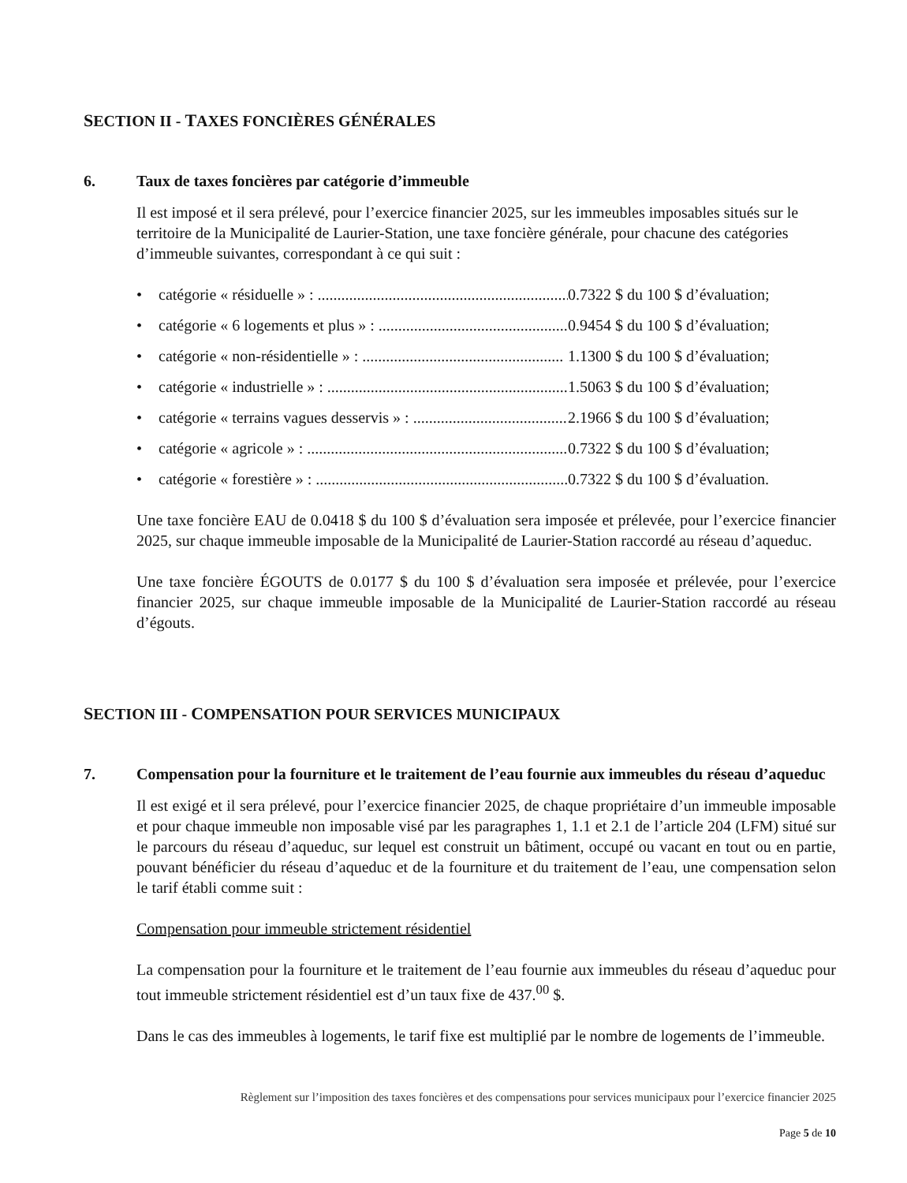SECTION II - TAXES FONCIÈRES GÉNÉRALES
6. Taux de taxes foncières par catégorie d’immeuble
Il est imposé et il sera prélevé, pour l’exercice financier 2025, sur les immeubles imposables situés sur le territoire de la Municipalité de Laurier-Station, une taxe foncière générale, pour chacune des catégories d’immeuble suivantes, correspondant à ce qui suit :
• catégorie « résiduelle » : .......................................................................... 0.7322 $ du 100 $ d’évaluation;
• catégorie « 6 logements et plus » : .......................................................... 0.9454 $ du 100 $ d’évaluation;
• catégorie « non-résidentielle » : ................................................... 1.1300 $ du 100 $ d’évaluation;
• catégorie « industrielle » : ................................................................... 1.5063 $ du 100 $ d’évaluation;
• catégorie « terrains vagues desservis » : .......................................... 2.1966 $ du 100 $ d’évaluation;
• catégorie « agricole » : ........................................................................... 0.7322 $ du 100 $ d’évaluation;
• catégorie « forestière » : ........................................................................ 0.7322 $ du 100 $ d’évaluation.
Une taxe foncière EAU de 0.0418 $ du 100 $ d’évaluation sera imposée et prélevée, pour l’exercice financier 2025, sur chaque immeuble imposable de la Municipalité de Laurier-Station raccordé au réseau d’aqueduc.
Une taxe foncière ÉGOUTS de 0.0177 $ du 100 $ d’évaluation sera imposée et prélevée, pour l’exercice financier 2025, sur chaque immeuble imposable de la Municipalité de Laurier-Station raccordé au réseau d’égouts.
SECTION III - COMPENSATION POUR SERVICES MUNICIPAUX
7. Compensation pour la fourniture et le traitement de l’eau fournie aux immeubles du réseau d’aqueduc
Il est exigé et il sera prélevé, pour l’exercice financier 2025, de chaque propriétaire d’un immeuble imposable et pour chaque immeuble non imposable visé par les paragraphes 1, 1.1 et 2.1 de l’article 204 (LFM) situé sur le parcours du réseau d’aqueduc, sur lequel est construit un bâtiment, occupé ou vacant en tout ou en partie, pouvant bénéficier du réseau d’aqueduc et de la fourniture et du traitement de l’eau, une compensation selon le tarif établi comme suit :
Compensation pour immeuble strictement résidentiel
La compensation pour la fourniture et le traitement de l’eau fournie aux immeubles du réseau d’aqueduc pour tout immeuble strictement résidentiel est d’un taux fixe de 437.<sup>00</sup> $.
Dans le cas des immeubles à logements, le tarif fixe est multiplié par le nombre de logements de l’immeuble.
Règlement sur l’imposition des taxes foncières et des compensations pour services municipaux pour l’exercice financier 2025
Page 5 de 10